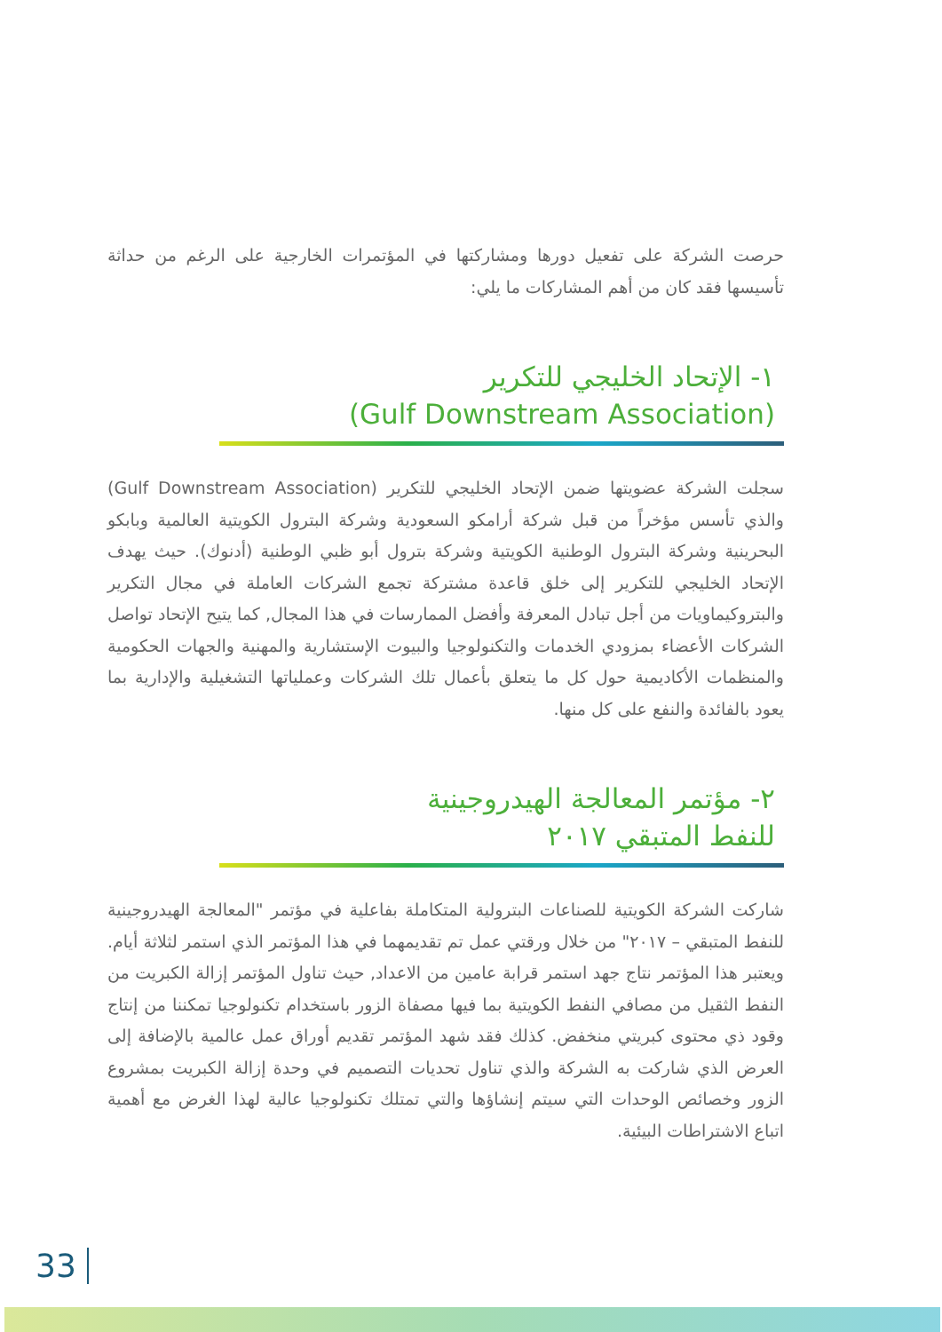حرصت الشركة على تفعيل دورها ومشاركتها في المؤتمرات الخارجية على الرغم من حداثة تأسيسها فقد كان من أهم المشاركات ما يلي:
١- الإتحاد الخليجي للتكرير
(Gulf Downstream Association)
سجلت الشركة عضويتها ضمن الإتحاد الخليجي للتكرير (Gulf Downstream Association) والذي تأسس مؤخراً من قبل شركة أرامكو السعودية وشركة البترول الكويتية العالمية وبابكو البحرينية وشركة البترول الوطنية الكويتية وشركة بترول أبو ظبي الوطنية (أدنوك). حيث يهدف الإتحاد الخليجي للتكرير إلى خلق قاعدة مشتركة تجمع الشركات العاملة في مجال التكرير والبتروكيماويات من أجل تبادل المعرفة وأفضل الممارسات في هذا المجال, كما يتيح الإتحاد تواصل الشركات الأعضاء بمزودي الخدمات والتكنولوجيا والبيوت الإستشارية والمهنية والجهات الحكومية والمنظمات الأكاديمية حول كل ما يتعلق بأعمال تلك الشركات وعملياتها التشغيلية والإدارية بما يعود بالفائدة والنفع على كل منها.
٢- مؤتمر المعالجة الهيدروجينية
للنفط المتبقي ٢٠١٧
شاركت الشركة الكويتية للصناعات البترولية المتكاملة بفاعلية في مؤتمر "المعالجة الهيدروجينية للنفط المتبقي – ٢٠١٧" من خلال ورقتي عمل تم تقديمهما في هذا المؤتمر الذي استمر لثلاثة أيام. ويعتبر هذا المؤتمر نتاج جهد استمر قرابة عامين من الاعداد, حيث تناول المؤتمر إزالة الكبريت من النفط الثقيل من مصافي النفط الكويتية بما فيها مصفاة الزور باستخدام تكنولوجيا تمكننا من إنتاج وقود ذي محتوى كبريتي منخفض. كذلك فقد شهد المؤتمر تقديم أوراق عمل عالمية بالإضافة إلى العرض الذي شاركت به الشركة والذي تناول تحديات التصميم في وحدة إزالة الكبريت بمشروع الزور وخصائص الوحدات التي سيتم إنشاؤها والتي تمتلك تكنولوجيا عالية لهذا الغرض مع أهمية اتباع الاشتراطات البيئية.
33